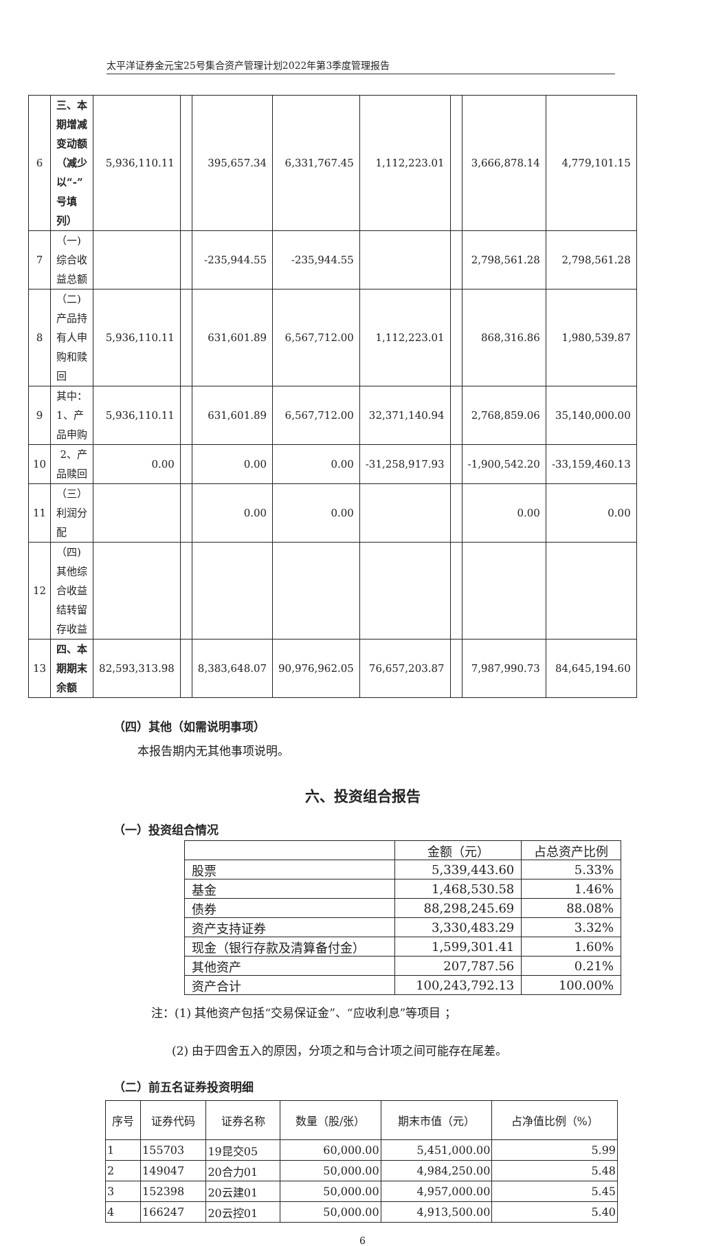太平洋证券金元宝25号集合资产管理计划2022年第3季度管理报告
| 6 | 三、本期增减变动额（减少以“-”号填列） | 5,936,110.11 | | 395,657.34 | 6,331,767.45 | 1,112,223.01 | | 3,666,878.14 | 4,779,101.15 |
| 7 | （一)综合收益总额 | | | -235,944.55 | -235,944.55 | | | 2,798,561.28 | 2,798,561.28 |
| 8 | （二)产品持有人申购和赎回 | 5,936,110.11 | | 631,601.89 | 6,567,712.00 | 1,112,223.01 | | 868,316.86 | 1,980,539.87 |
| 9 | 其中：1、产品申购 | 5,936,110.11 | | 631,601.89 | 6,567,712.00 | 32,371,140.94 | | 2,768,859.06 | 35,140,000.00 |
| 10 | 2、产品赎回 | 0.00 | | 0.00 | 0.00 | -31,258,917.93 | | -1,900,542.20 | -33,159,460.13 |
| 11 | （三）利润分配 | | | 0.00 | 0.00 | | | 0.00 | 0.00 |
| 12 | （四)其他综合收益结转留存收益 | | | | | | | | |
| 13 | 四、本期期末余额 | 82,593,313.98 | | 8,383,648.07 | 90,976,962.05 | 76,657,203.87 | | 7,987,990.73 | 84,645,194.60 |
（四）其他（如需说明事项）
本报告期内无其他事项说明。
六、投资组合报告
（一）投资组合情况
| | 金额（元） | 占总资产比例 |
| --- | --- | --- |
| 股票 | 5,339,443.60 | 5.33% |
| 基金 | 1,468,530.58 | 1.46% |
| 债券 | 88,298,245.69 | 88.08% |
| 资产支持证券 | 3,330,483.29 | 3.32% |
| 现金（银行存款及清算备付金） | 1,599,301.41 | 1.60% |
| 其他资产 | 207,787.56 | 0.21% |
| 资产合计 | 100,243,792.13 | 100.00% |
注：(1) 其他资产包括“交易保证金”、“应收利息”等项目 ；
(2) 由于四舍五入的原因，分项之和与合计项之间可能存在尾差。
（二）前五名证券投资明细
| 序号 | 证券代码 | 证券名称 | 数量（股/张） | 期末市值（元） | 占净值比例（%） |
| --- | --- | --- | --- | --- | --- |
| 1 | 155703 | 19昆交05 | 60,000.00 | 5,451,000.00 | 5.99 |
| 2 | 149047 | 20合力01 | 50,000.00 | 4,984,250.00 | 5.48 |
| 3 | 152398 | 20云建01 | 50,000.00 | 4,957,000.00 | 5.45 |
| 4 | 166247 | 20云控01 | 50,000.00 | 4,913,500.00 | 5.40 |
6